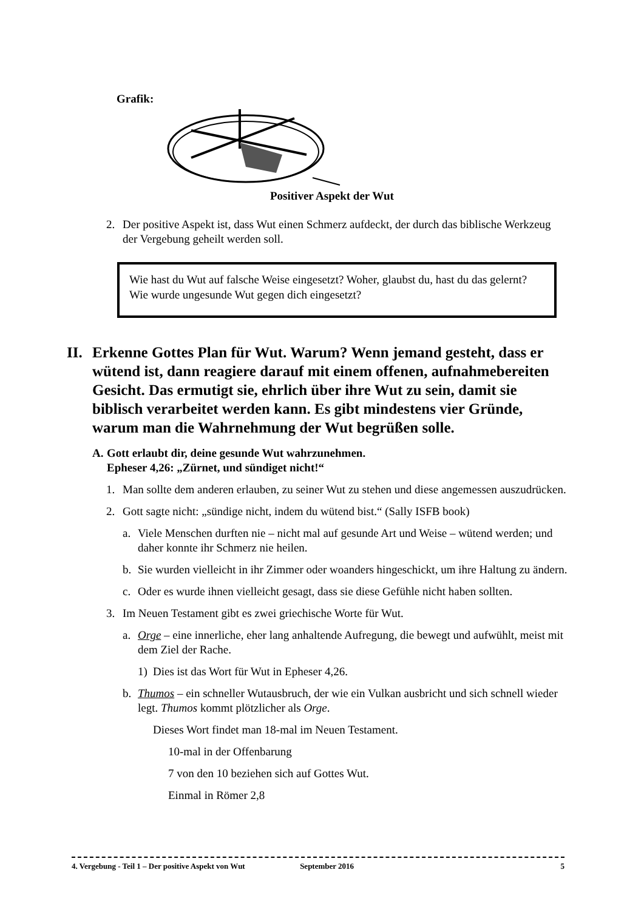Grafik:
Positiver Aspekt der Wut
2. Der positive Aspekt ist, dass Wut einen Schmerz aufdeckt, der durch das biblische Werkzeug der Vergebung geheilt werden soll.
Wie hast du Wut auf falsche Weise eingesetzt? Woher, glaubst du, hast du das gelernt? Wie wurde ungesunde Wut gegen dich eingesetzt?
II. Erkenne Gottes Plan für Wut. Warum? Wenn jemand gesteht, dass er wütend ist, dann reagiere darauf mit einem offenen, aufnahmebereiten Gesicht. Das ermutigt sie, ehrlich über ihre Wut zu sein, damit sie biblisch verarbeitet werden kann. Es gibt mindestens vier Gründe, warum man die Wahrnehmung der Wut begrüßen solle.
A. Gott erlaubt dir, deine gesunde Wut wahrzunehmen.
Epheser 4,26: „Zürnet, und sündiget nicht!“
1. Man sollte dem anderen erlauben, zu seiner Wut zu stehen und diese angemessen auszudrücken.
2. Gott sagte nicht: „sündige nicht, indem du wütend bist.“ (Sally ISFB book)
a. Viele Menschen durften nie – nicht mal auf gesunde Art und Weise – wütend werden; und daher konnte ihr Schmerz nie heilen.
b. Sie wurden vielleicht in ihr Zimmer oder woanders hingeschickt, um ihre Haltung zu ändern.
c. Oder es wurde ihnen vielleicht gesagt, dass sie diese Gefühle nicht haben sollten.
3. Im Neuen Testament gibt es zwei griechische Worte für Wut.
a. Orge – eine innerliche, eher lang anhaltende Aufregung, die bewegt und aufwühlt, meist mit dem Ziel der Rache.
1) Dies ist das Wort für Wut in Epheser 4,26.
b. Thumos – ein schneller Wutausbruch, der wie ein Vulkan ausbricht und sich schnell wieder legt. Thumos kommt plötzlicher als Orge.
Dieses Wort findet man 18-mal im Neuen Testament.
10-mal in der Offenbarung
7 von den 10 beziehen sich auf Gottes Wut.
Einmal in Römer 2,8
4. Vergebung - Teil 1 – Der positive Aspekt von Wut September 2016 5